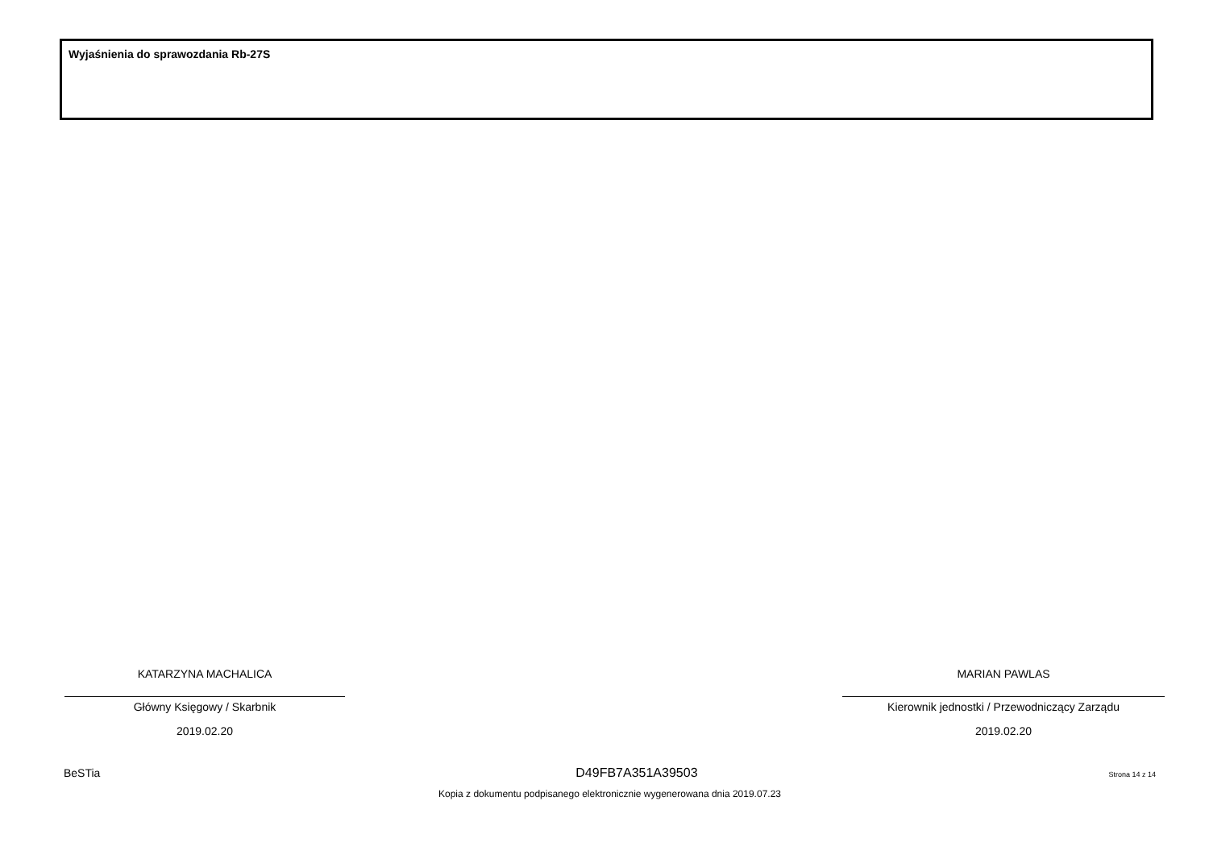Wyjaśnienia do sprawozdania Rb-27S
KATARZYNA MACHALICA
Główny Księgowy / Skarbnik
2019.02.20
MARIAN PAWLAS
Kierownik jednostki / Przewodniczący Zarządu
2019.02.20
BeSTia D49FB7A351A39503 Strona 14 z 14
Kopia z dokumentu podpisanego elektronicznie wygenerowana dnia 2019.07.23